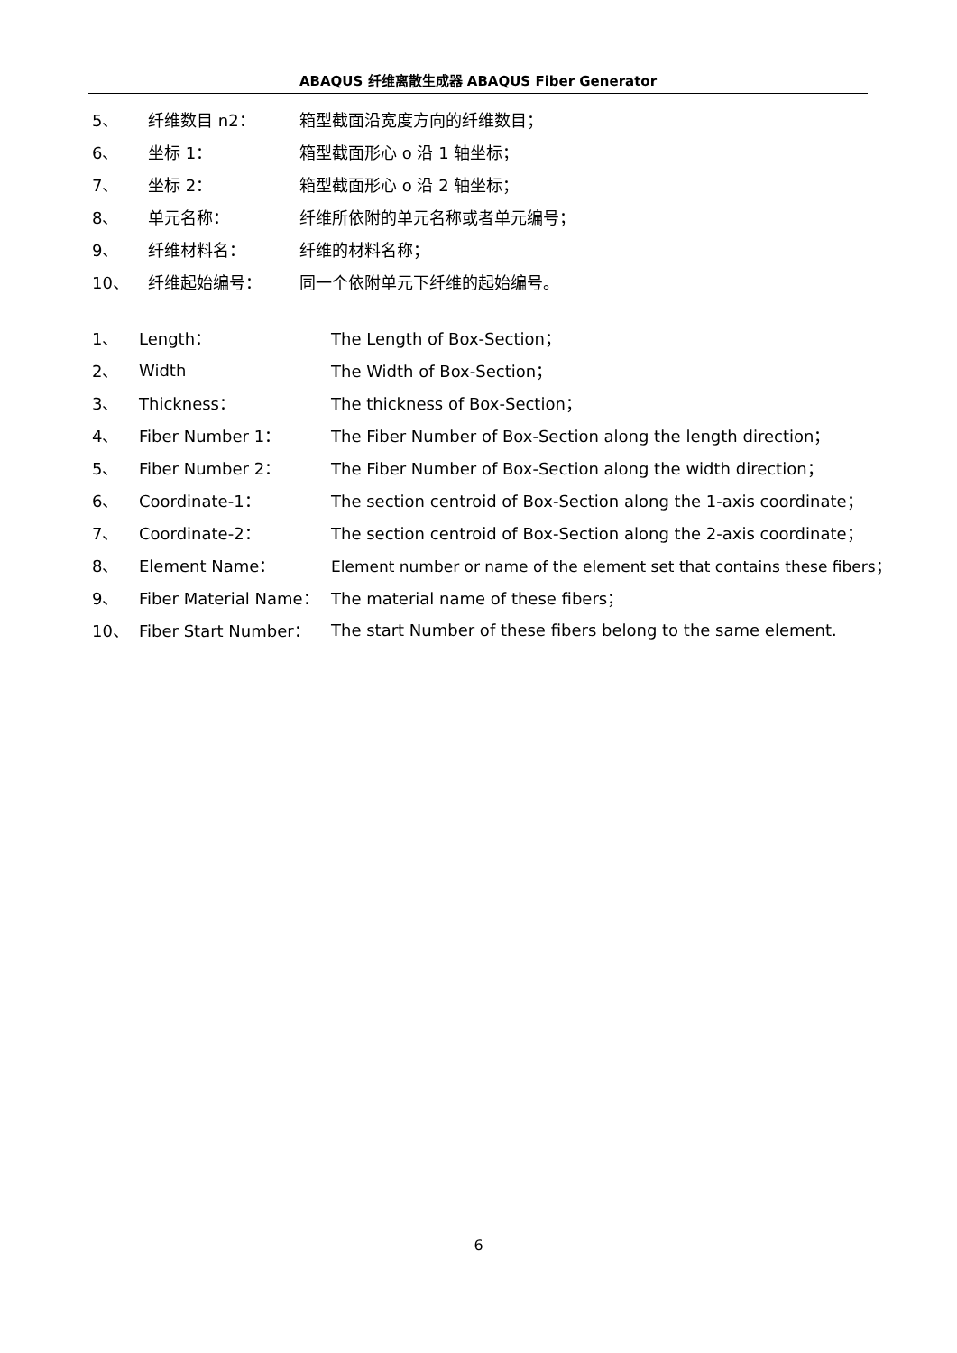ABAQUS 纤维离散生成器 ABAQUS Fiber Generator
5、 纤维数目 n2： 箱型截面沿宽度方向的纤维数目；
6、 坐标 1： 箱型截面形心 o 沿 1 轴坐标；
7、 坐标 2： 箱型截面形心 o 沿 2 轴坐标；
8、 单元名称： 纤维所依附的单元名称或者单元编号；
9、 纤维材料名： 纤维的材料名称；
10、 纤维起始编号： 同一个依附单元下纤维的起始编号。
1、 Length： The Length of Box-Section；
2、 Width The Width of Box-Section；
3、 Thickness： The thickness of Box-Section；
4、 Fiber Number 1： The Fiber Number of Box-Section along the length direction；
5、 Fiber Number 2： The Fiber Number of Box-Section along the width direction；
6、 Coordinate-1： The section centroid of Box-Section along the 1-axis coordinate；
7、 Coordinate-2： The section centroid of Box-Section along the 2-axis coordinate；
8、 Element Name： Element number or name of the element set that contains these fibers；
9、 Fiber Material Name： The material name of these fibers；
10、 Fiber Start Number： The start Number of these fibers belong to the same element.
6